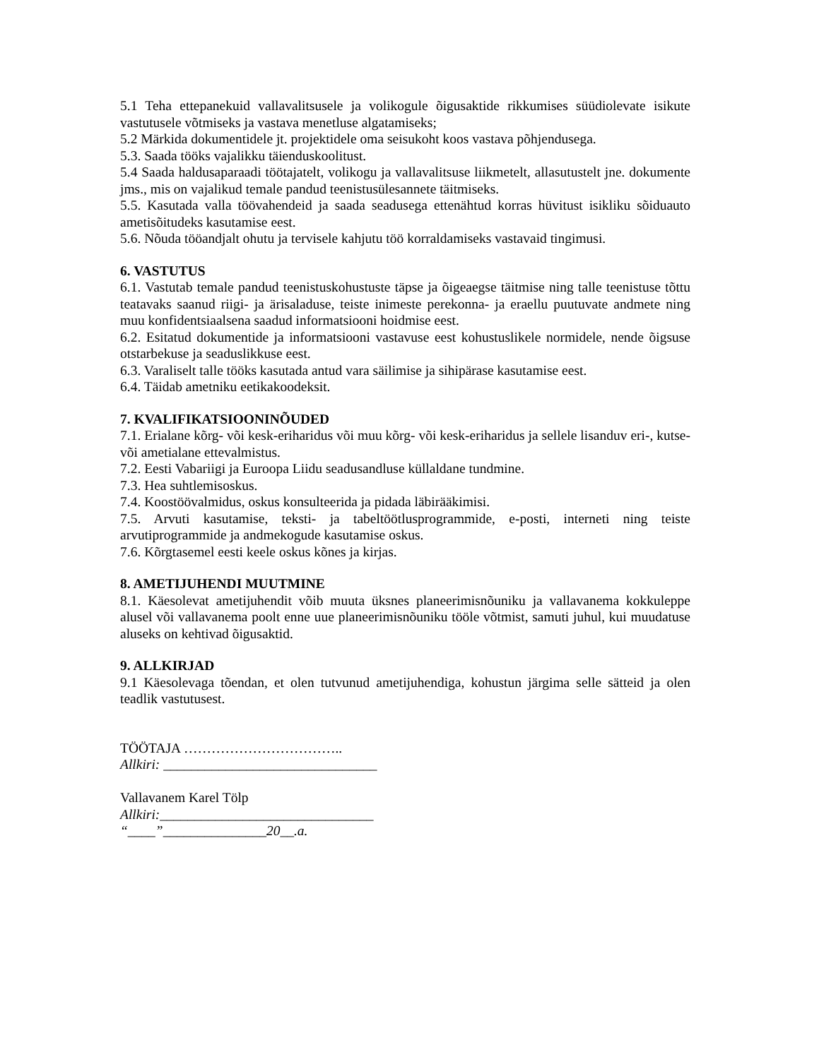5.1 Teha ettepanekuid vallavalitsusele ja volikogule õigusaktide rikkumises süüdiolevate isikute vastutusele võtmiseks ja vastava menetluse algatamiseks;
5.2 Märkida dokumentidele jt. projektidele oma seisukoht koos vastava põhjendusega.
5.3. Saada tööks vajalikku täienduskoolitust.
5.4 Saada haldusaparaadi töötajatelt, volikogu ja vallavalitsuse liikmetelt, allasutustelt jne. dokumente jms., mis on vajalikud temale pandud teenistusülesannete täitmiseks.
5.5. Kasutada valla töövahendeid ja saada seadusega ettenähtud korras hüvitust isikliku sõiduauto ametisõitudeks kasutamise eest.
5.6. Nõuda tööandjalt ohutu ja tervisele kahjutu töö korraldamiseks vastavaid tingimusi.
6. VASTUTUS
6.1. Vastutab temale pandud teenistuskohustuste täpse ja õigeaegse täitmise ning talle teenistuse tõttu teatavaks saanud riigi- ja ärisaladuse, teiste inimeste perekonna- ja eraellu puutuvate andmete ning muu konfidentsiaalsena saadud informatsiooni hoidmise eest.
6.2. Esitatud dokumentide ja informatsiooni vastavuse eest kohustuslikele normidele, nende õigsuse otstarbekuse ja seaduslikkuse eest.
6.3. Varaliselt talle tööks kasutada antud vara säilimise ja sihipärase kasutamise eest.
6.4. Täidab ametniku eetikakoodeksit.
7. KVALIFIKATSIOONINÕUDED
7.1. Erialane kõrg- või kesk-eriharidus või muu kõrg- või kesk-eriharidus ja sellele lisanduv eri-, kutse- või ametialane ettevalmistus.
7.2. Eesti Vabariigi ja Euroopa Liidu seadusandluse küllaldane tundmine.
7.3. Hea suhtlemisoskus.
7.4. Koostöövalmidus, oskus konsulteerida ja pidada läbirääkimisi.
7.5. Arvuti kasutamise, teksti- ja tabeltöötlusprogrammide, e-posti, interneti ning teiste arvutiprogrammide ja andmekogude kasutamise oskus.
7.6. Kõrgtasemel eesti keele oskus kõnes ja kirjas.
8. AMETIJUHENDI MUUTMINE
8.1. Käesolevat ametijuhendit võib muuta üksnes planeerimisnõuniku ja vallavanema kokkuleppe alusel või vallavanema poolt enne uue planeerimisnõuniku tööle võtmist, samuti juhul, kui muudatuse aluseks on kehtivad õigusaktid.
9. ALLKIRJAD
9.1 Käesolevaga tõendan, et olen tutvunud ametijuhendiga, kohustun järgima selle sätteid ja olen teadlik vastutusest.
TÖÖTAJA ……………………………..
Allkiri: _______________________________
Vallavanem Karel Tölp
Allkiri:_______________________________
“____”_______________20__.a.